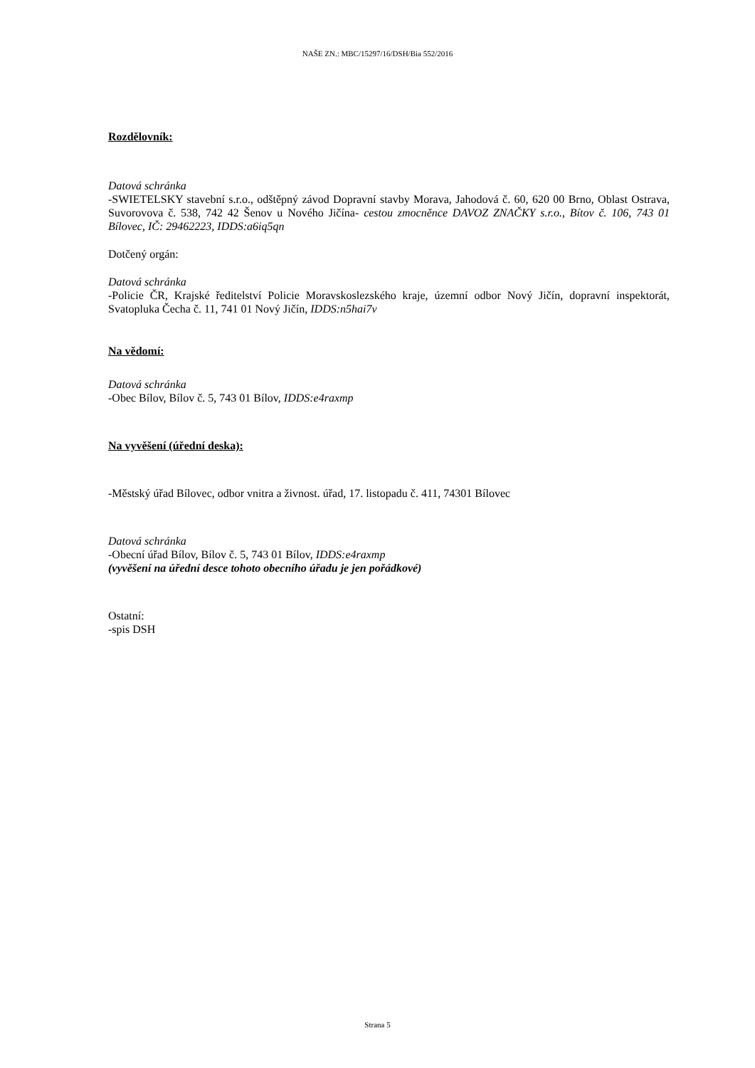NAŠE ZN.: MBC/15297/16/DSH/Bia 552/2016
Rozdělovník:
Datová schránka
-SWIETELSKY stavební s.r.o., odštěpný závod Dopravní stavby Morava, Jahodová č. 60, 620 00 Brno, Oblast Ostrava, Suvorovova č. 538, 742 42 Šenov u Nového Jičína- cestou zmocněnce DAVOZ ZNAČKY s.r.o., Bítov č. 106, 743 01 Bílovec, IČ: 29462223, IDDS:a6iq5qn
Dotčený orgán:
Datová schránka
-Policie ČR, Krajské ředitelství Policie Moravskoslezského kraje, územní odbor Nový Jičín, dopravní inspektorát, Svatopluka Čecha č. 11, 741 01 Nový Jičín, IDDS:n5hai7v
Na vědomí:
Datová schránka
-Obec Bílov, Bílov č. 5, 743 01 Bílov, IDDS:e4raxmp
Na vyvěšení (úřední deska):
-Městský úřad Bílovec, odbor vnitra a živnost. úřad, 17. listopadu č. 411, 74301 Bílovec
Datová schránka
-Obecní úřad Bílov, Bílov č. 5, 743 01 Bílov, IDDS:e4raxmp
(vyvěšení na úřední desce tohoto obecního úřadu je jen pořádkové)
Ostatní:
-spis DSH
Strana 5